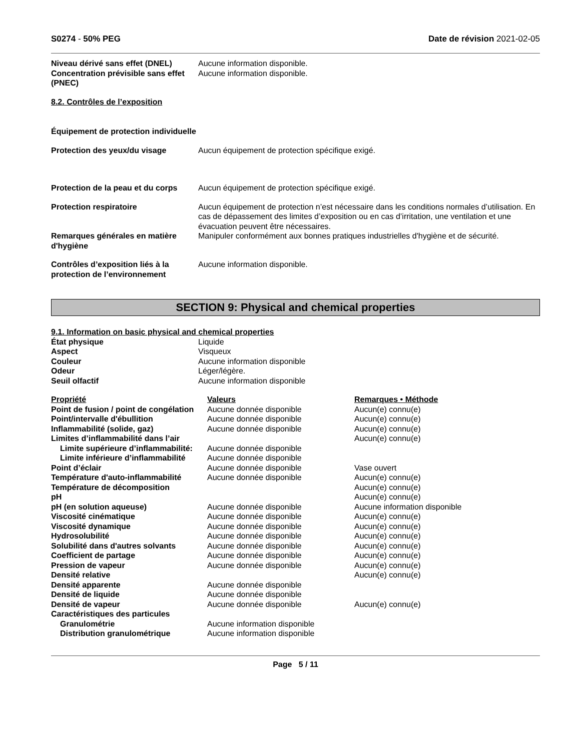S0274 - 50% PEG Date de révision 2021-02-05
| Niveau dérivé sans effet (DNEL) | Aucune information disponible. |
| Concentration prévisible sans effet (PNEC) | Aucune information disponible. |
8.2. Contrôles de l’exposition
| Équipement de protection individuelle | |
| Protection des yeux/du visage | Aucun équipement de protection spécifique exigé. |
| Protection de la peau et du corps | Aucun équipement de protection spécifique exigé. |
| Protection respiratoire | Aucun équipement de protection n’est nécessaire dans les conditions normales d’utilisation. En cas de dépassement des limites d’exposition ou en cas d’irritation, une ventilation et une évacuation peuvent être nécessaires. |
| Remarques générales en matière d'hygiène | Manipuler conformément aux bonnes pratiques industrielles d'hygiène et de sécurité. |
| Contrôles d’exposition liés à la protection de l’environnement | Aucune information disponible. |
SECTION 9: Physical and chemical properties
9.1. Information on basic physical and chemical properties
| État physique | Liquide |
| Aspect | Visqueux |
| Couleur | Aucune information disponible |
| Odeur | Léger/légère. |
| Seuil olfactif | Aucune information disponible |
| Propriété | Valeurs | Remarques • Méthode |
| --- | --- | --- |
| Point de fusion / point de congélation | Aucune donnée disponible | Aucun(e) connu(e) |
| Point/intervalle d'ébullition | Aucune donnée disponible | Aucun(e) connu(e) |
| Inflammabilité (solide, gaz) | Aucune donnée disponible | Aucun(e) connu(e) |
| Limites d’inflammabilité dans l’air | | Aucun(e) connu(e) |
| Limite supérieure d’inflammabilité: | Aucune donnée disponible | |
| Limite inférieure d’inflammabilité | Aucune donnée disponible | |
| Point d’éclair | Aucune donnée disponible | Vase ouvert |
| Température d'auto-inflammabilité | Aucune donnée disponible | Aucun(e) connu(e) |
| Température de décomposition | | Aucun(e) connu(e) |
| pH | | Aucun(e) connu(e) |
| pH (en solution aqueuse) | Aucune donnée disponible | Aucune information disponible |
| Viscosité cinématique | Aucune donnée disponible | Aucun(e) connu(e) |
| Viscosité dynamique | Aucune donnée disponible | Aucun(e) connu(e) |
| Hydrosolubilité | Aucune donnée disponible | Aucun(e) connu(e) |
| Solubilité dans d'autres solvants | Aucune donnée disponible | Aucun(e) connu(e) |
| Coefficient de partage | Aucune donnée disponible | Aucun(e) connu(e) |
| Pression de vapeur | Aucune donnée disponible | Aucun(e) connu(e) |
| Densité relative | | Aucun(e) connu(e) |
| Densité apparente | Aucune donnée disponible | |
| Densité de liquide | Aucune donnée disponible | |
| Densité de vapeur | Aucune donnée disponible | Aucun(e) connu(e) |
| Caractéristiques des particules | | |
| Granulométrie | Aucune information disponible | |
| Distribution granulométrique | Aucune information disponible | |
Page 5 / 11